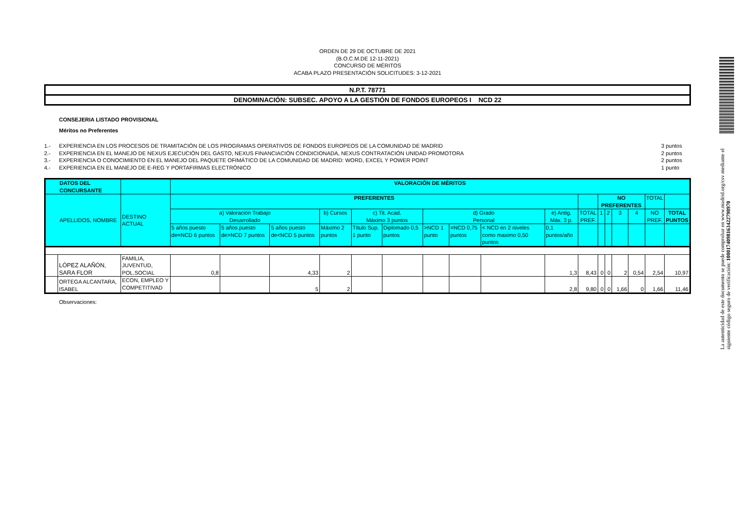ORDEN DE 29 DE OCTUBRE DE 2021
(B.O.C.M.DE 12-11-2021)
CONCURSO DE MÉRITOS
ACABA PLAZO PRESENTACIÓN SOLICITUDES: 3-12-2021
N.P.T. 78771
DENOMINACIÓN: SUBSEC. APOYO A LA GESTIÓN DE FONDOS EUROPEOS I NCD 22
CONSEJERIA LISTADO PROVISIONAL
Méritos no Preferentes
1.- EXPERIENCIA EN LOS PROCESOS DE TRAMITACIÓN DE LOS PROGRAMAS OPERATIVOS DE FONDOS EUROPEOS DE LA COMUNIDAD DE MADRID 3 puntos
2.- EXPERIENCIA EN EL MANEJO DE NEXUS EJECUCIÓN DEL GASTO, NEXUS FINANCIACIÓN CONDICIONADA, NEXUS CONTRATACIÓN UNIDAD PROMOTORA 2 puntos
3.- EXPERIENCIA O CONOCIMIENTO EN EL MANEJO DEL PAQUETE OFIMÁTICO DE LA COMUNIDAD DE MADRID: WORD, EXCEL Y POWER POINT 2 puntos
4.- EXPERIENCIA EN EL MANEJO DE E-REG Y PORTAFIRMAS ELECTRÓNICO 1 punto
| DATOS DEL CONCURSANTE | | | VALORACIÓN DE MÉRITOS | | | | | | | | | | | | | | | | |
| --- | --- | --- | --- | --- | --- | --- | --- | --- | --- | --- | --- | --- | --- | --- | --- | --- | --- | --- | --- |
| APELLIDOS, NOMBRE | | DESTINO ACTUAL | PREFERENTES | | | | | | | | | | | NO PREFERENTES | | | | TOTAL | |
| | | | a) Valoración Trabajo Desarrollado | | | b) Cursos | c) Tit. Acad. Máximo 3 puntos | | d) Grado Personal | | | e) Antig. Máx. 3 p. | TOTAL PREF. | 1 | 2 | 3 | 4 | NO PREF. | TOTAL PUNTOS |
| | | | 5 años puesto de=NCD 6 puntos | 5 años puesto de>NCD 7 puntos | 5 años puesto de<NCD 5 puntos | Máximo 2 puntos | Título Sup. 1 punto | Diplomado 0,5 puntos | >NCD 1 punto | =NCD 0,75 puntos | < NCD en 2 niveles como maximo 0,50 puntos | 0,1 puntos/año | | | | | | | |
| | LÓPEZ ALAÑÓN, SARA FLOR | FAMILIA, JUVENTUD, POL.SOCIAL | 0,8 | | 4,33 | 2 | | | | | | 1,3 | 8,43 | 0 | 0 | 2 | 0,54 | 2,54 | 10,97 |
| | ORTEGA ALCANTARA, ISABEL | ECON, EMPLEO Y COMPETITIVAD | | | 5 | 2 | | | | | | 2,8 | 9,80 | 0 | 0 | 1,66 | 0 | 1,66 | 11,46 |
Observaciones:
La autenticidad de este documento se puede comprobar en www.madrid.org/csv mediante el siguiente código seguro de verificación: 1000174098163422798970